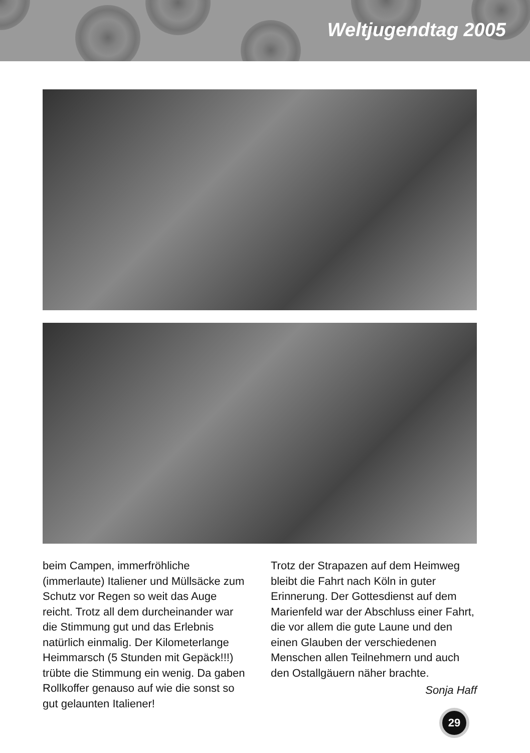Weltjugendtag 2005
beim Campen, immerfröhliche (immerlaute) Italiener und Müllsäcke zum Schutz vor Regen so weit das Auge reicht. Trotz all dem durcheinander war die Stimmung gut und das Erlebnis natürlich einmalig. Der Kilometerlange Heimmarsch (5 Stunden mit Gepäck!!!) trübte die Stimmung ein wenig. Da gaben Rollkoffer genauso auf wie die sonst so gut gelaunten Italiener!
Trotz der Strapazen auf dem Heimweg bleibt die Fahrt nach Köln in guter Erinnerung. Der Gottesdienst auf dem Marienfeld war der Abschluss einer Fahrt, die vor allem die gute Laune und den einen Glauben der verschiedenen Menschen allen Teilnehmern und auch den Ostallgäuern näher brachte.
Sonja Haff
29